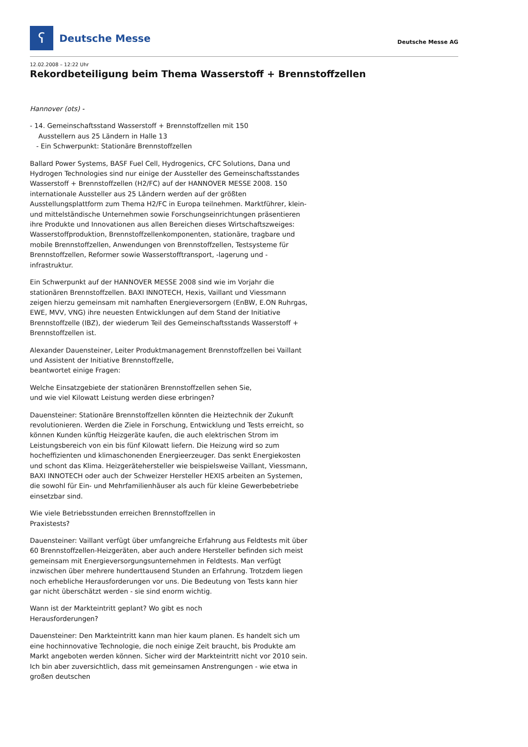ʕ
Deutsche Messe
Deutsche Messe AG
12.02.2008 – 12:22 Uhr
Rekordbeteiligung beim Thema Wasserstoff + Brennstoffzellen
Hannover (ots) -
- 14. Gemeinschaftsstand Wasserstoff + Brennstoffzellen mit 150
Ausstellern aus 25 Ländern in Halle 13
- Ein Schwerpunkt: Stationäre Brennstoffzellen
Ballard Power Systems, BASF Fuel Cell, Hydrogenics, CFC Solutions, Dana und Hydrogen Technologies sind nur einige der Aussteller des Gemeinschaftsstandes Wasserstoff + Brennstoffzellen (H2/FC) auf der HANNOVER MESSE 2008. 150 internationale Aussteller aus 25 Ländern werden auf der größten Ausstellungsplattform zum Thema H2/FC in Europa teilnehmen. Marktführer, klein- und mittelständische Unternehmen sowie Forschungseinrichtungen präsentieren ihre Produkte und Innovationen aus allen Bereichen dieses Wirtschaftszweiges: Wasserstoffproduktion, Brennstoffzellenkomponenten, stationäre, tragbare und mobile Brennstoffzellen, Anwendungen von Brennstoffzellen, Testsysteme für Brennstoffzellen, Reformer sowie Wasserstofftransport, -lagerung und -infrastruktur.
Ein Schwerpunkt auf der HANNOVER MESSE 2008 sind wie im Vorjahr die stationären Brennstoffzellen. BAXI INNOTECH, Hexis, Vaillant und Viessmann zeigen hierzu gemeinsam mit namhaften Energieversorgern (EnBW, E.ON Ruhrgas, EWE, MVV, VNG) ihre neuesten Entwicklungen auf dem Stand der Initiative Brennstoffzelle (IBZ), der wiederum Teil des Gemeinschaftsstands Wasserstoff + Brennstoffzellen ist.
Alexander Dauensteiner, Leiter Produktmanagement Brennstoffzellen bei Vaillant und Assistent der Initiative Brennstoffzelle,
beantwortet einige Fragen:
Welche Einsatzgebiete der stationären Brennstoffzellen sehen Sie,
und wie viel Kilowatt Leistung werden diese erbringen?
Dauensteiner: Stationäre Brennstoffzellen könnten die Heiztechnik der Zukunft revolutionieren. Werden die Ziele in Forschung, Entwicklung und Tests erreicht, so können Kunden künftig Heizgeräte kaufen, die auch elektrischen Strom im Leistungsbereich von ein bis fünf Kilowatt liefern. Die Heizung wird so zum hocheffizienten und klimaschonenden Energieerzeuger. Das senkt Energiekosten und schont das Klima. Heizgerätehersteller wie beispielsweise Vaillant, Viessmann, BAXI INNOTECH oder auch der Schweizer Hersteller HEXIS arbeiten an Systemen, die sowohl für Ein- und Mehrfamilienhäuser als auch für kleine Gewerbebetriebe einsetzbar sind.
Wie viele Betriebsstunden erreichen Brennstoffzellen in
Praxistests?
Dauensteiner: Vaillant verfügt über umfangreiche Erfahrung aus Feldtests mit über 60 Brennstoffzellen-Heizgeräten, aber auch andere Hersteller befinden sich meist gemeinsam mit Energieversorgungsunternehmen in Feldtests. Man verfügt inzwischen über mehrere hunderttausend Stunden an Erfahrung. Trotzdem liegen noch erhebliche Herausforderungen vor uns. Die Bedeutung von Tests kann hier gar nicht überschätzt werden - sie sind enorm wichtig.
Wann ist der Markteintritt geplant? Wo gibt es noch
Herausforderungen?
Dauensteiner: Den Markteintritt kann man hier kaum planen. Es handelt sich um eine hochinnovative Technologie, die noch einige Zeit braucht, bis Produkte am Markt angeboten werden können. Sicher wird der Markteintritt nicht vor 2010 sein. Ich bin aber zuversichtlich, dass mit gemeinsamen Anstrengungen - wie etwa in großen deutschen